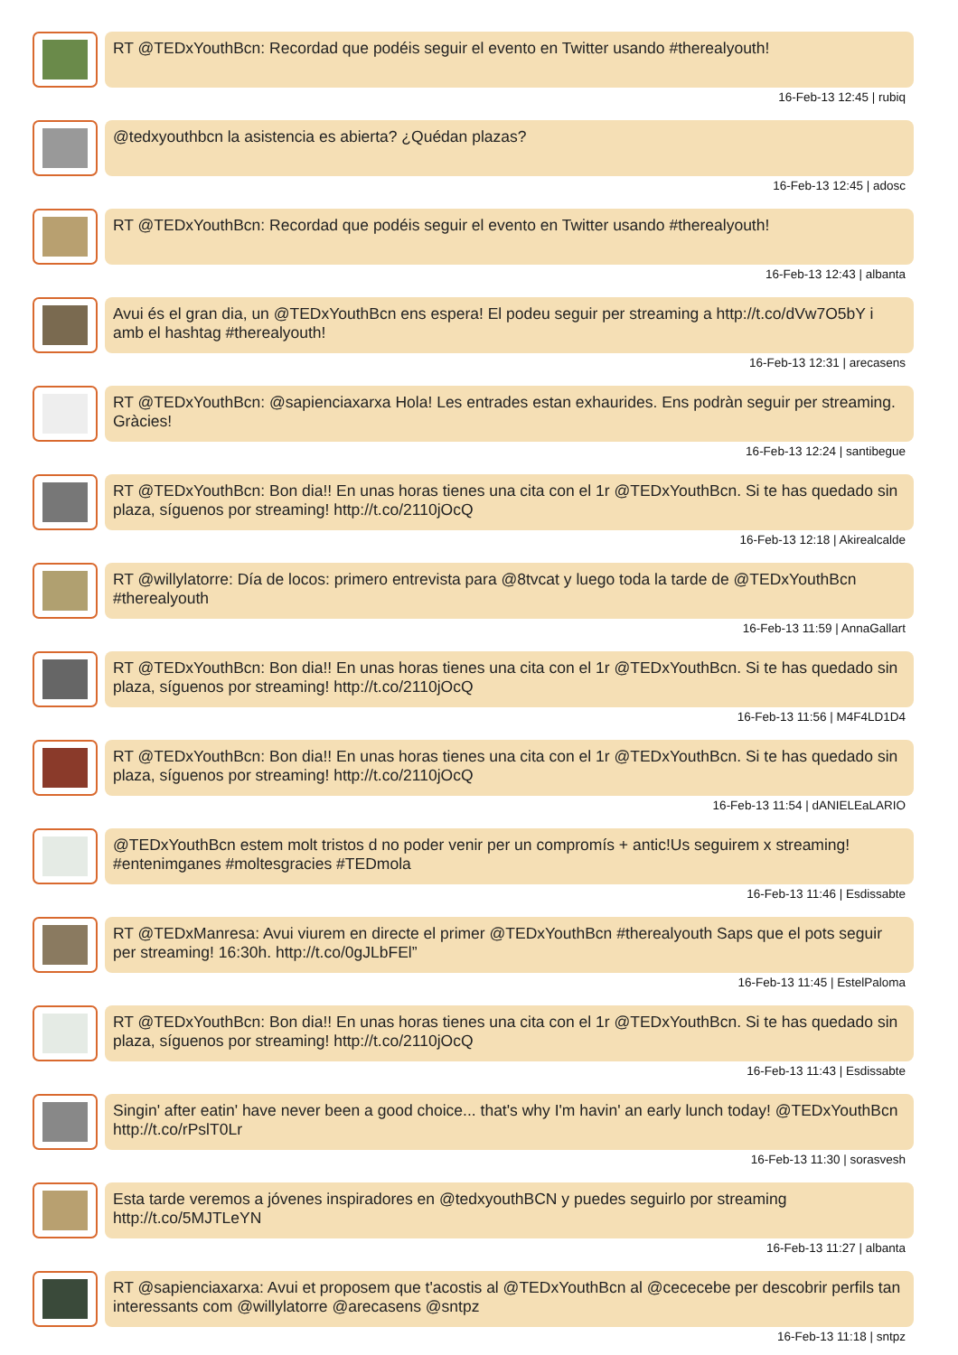RT @TEDxYouthBcn: Recordad que podéis seguir el evento en Twitter usando #therealyouth!
16-Feb-13 12:45 | rubiq
@tedxyouthbcn la asistencia es abierta? ¿Quédan plazas?
16-Feb-13 12:45 | adosc
RT @TEDxYouthBcn: Recordad que podéis seguir el evento en Twitter usando #therealyouth!
16-Feb-13 12:43 | albanta
Avui és el gran dia, un @TEDxYouthBcn ens espera! El podeu seguir per streaming a http://t.co/dVw7O5bY i amb el hashtag #therealyouth!
16-Feb-13 12:31 | arecasens
RT @TEDxYouthBcn: @sapienciaxarxa Hola! Les entrades estan exhaurides. Ens podràn seguir per streaming. Gràcies!
16-Feb-13 12:24 | santibegue
RT @TEDxYouthBcn: Bon dia!! En unas horas tienes una cita con el 1r @TEDxYouthBcn. Si te has quedado sin plaza, síguenos por streaming! http://t.co/2110jOcQ
16-Feb-13 12:18 | Akirealcalde
RT @willylatorre: Día de locos: primero entrevista para @8tvcat y luego toda la tarde de @TEDxYouthBcn #therealyouth
16-Feb-13 11:59 | AnnaGallart
RT @TEDxYouthBcn: Bon dia!! En unas horas tienes una cita con el 1r @TEDxYouthBcn. Si te has quedado sin plaza, síguenos por streaming! http://t.co/2110jOcQ
16-Feb-13 11:56 | M4F4LD1D4
RT @TEDxYouthBcn: Bon dia!! En unas horas tienes una cita con el 1r @TEDxYouthBcn. Si te has quedado sin plaza, síguenos por streaming! http://t.co/2110jOcQ
16-Feb-13 11:54 | dANIELEaLARIO
@TEDxYouthBcn estem molt tristos d no poder venir per un compromís + antic!Us seguirem x streaming! #entenimganes #moltesgracies #TEDmola
16-Feb-13 11:46 | Esdissabte
RT @TEDxManresa: Avui viurem en directe el primer @TEDxYouthBcn #therealyouth Saps que el pots seguir per streaming! 16:30h. http://t.co/0gJLbFEl”
16-Feb-13 11:45 | EstelPaloma
RT @TEDxYouthBcn: Bon dia!! En unas horas tienes una cita con el 1r @TEDxYouthBcn. Si te has quedado sin plaza, síguenos por streaming! http://t.co/2110jOcQ
16-Feb-13 11:43 | Esdissabte
Singin' after eatin' have never been a good choice... that's why I'm havin' an early lunch today! @TEDxYouthBcn http://t.co/rPslT0Lr
16-Feb-13 11:30 | sorasvesh
Esta tarde veremos a jóvenes inspiradores en @tedxyouthBCN y puedes seguirlo por streaming http://t.co/5MJTLeYN
16-Feb-13 11:27 | albanta
RT @sapienciaxarxa: Avui et proposem que t'acostis al @TEDxYouthBcn al @cececebe per descobrir perfils tan interessants com @willylatorre @arecasens @sntpz
16-Feb-13 11:18 | sntpz